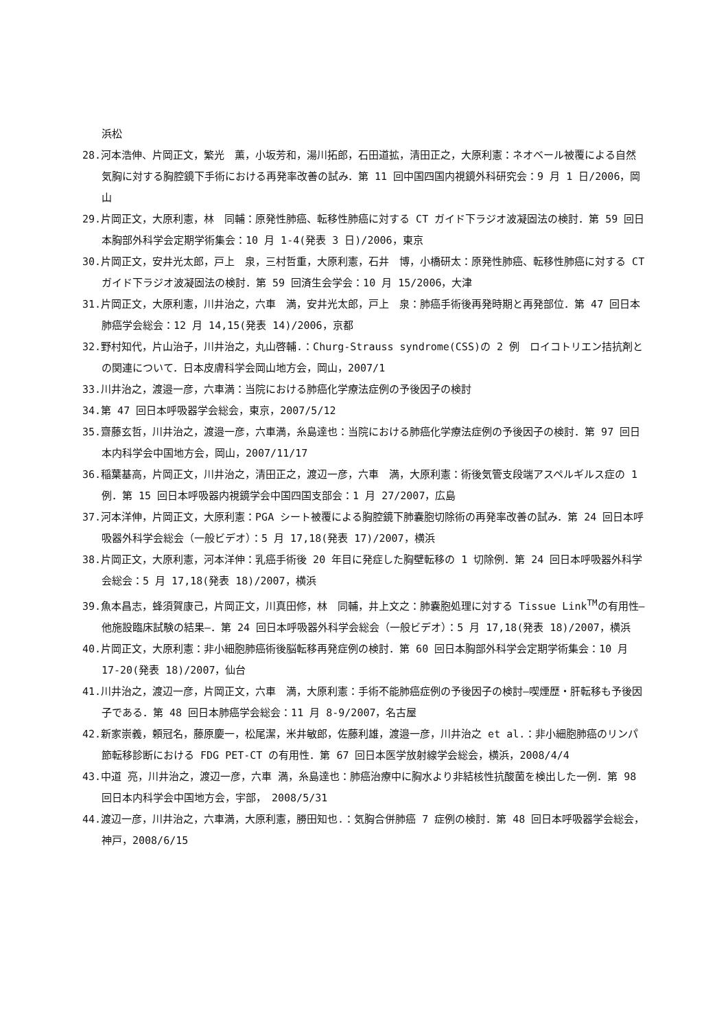浜松
28.河本浩伸、片岡正文，繁光　薫，小坂芳和，湯川拓郎，石田道拡，清田正之，大原利憲：ネオベール被覆による自然気胸に対する胸腔鏡下手術における再発率改善の試み．第 11 回中国四国内視鏡外科研究会：9 月 1 日/2006，岡山
29.片岡正文，大原利憲，林　同輔：原発性肺癌、転移性肺癌に対する CT ガイド下ラジオ波凝固法の検討．第 59 回日本胸部外科学会定期学術集会：10 月 1-4(発表 3 日)/2006，東京
30.片岡正文，安井光太郎，戸上　泉，三村哲重，大原利憲，石井　博，小橋研太：原発性肺癌、転移性肺癌に対する CT ガイド下ラジオ波凝固法の検討．第 59 回済生会学会：10 月 15/2006，大津
31.片岡正文，大原利憲，川井治之，六車　満，安井光太郎，戸上　泉：肺癌手術後再発時期と再発部位．第 47 回日本肺癌学会総会：12 月 14,15(発表 14)/2006，京都
32.野村知代，片山治子，川井治之，丸山啓輔.：Churg-Strauss syndrome(CSS)の 2 例　ロイコトリエン拮抗剤との関連について．日本皮膚科学会岡山地方会，岡山，2007/1
33.川井治之，渡邉一彦，六車満：当院における肺癌化学療法症例の予後因子の検討
34.第 47 回日本呼吸器学会総会，東京，2007/5/12
35.齋藤玄哲，川井治之，渡邉一彦，六車満，糸島達也：当院における肺癌化学療法症例の予後因子の検討．第 97 回日本内科学会中国地方会，岡山，2007/11/17
36.稲葉基高，片岡正文，川井治之，清田正之，渡辺一彦，六車　満，大原利憲：術後気管支段端アスペルギルス症の 1 例．第 15 回日本呼吸器内視鏡学会中国四国支部会：1 月 27/2007，広島
37.河本洋伸，片岡正文，大原利憲：PGA シート被覆による胸腔鏡下肺嚢胞切除術の再発率改善の試み．第 24 回日本呼吸器外科学会総会（一般ビデオ）：5 月 17,18(発表 17)/2007，横浜
38.片岡正文，大原利憲，河本洋伸：乳癌手術後 20 年目に発症した胸壁転移の 1 切除例．第 24 回日本呼吸器外科学会総会：5 月 17,18(発表 18)/2007，横浜
39.魚本昌志，蜂須賀康己，片岡正文，川真田修，林　同輔，井上文之：肺嚢胞処理に対する Tissue Link<sup>TM</sup>の有用性―他施設臨床試験の結果―．第 24 回日本呼吸器外科学会総会（一般ビデオ）：5 月 17,18(発表 18)/2007，横浜
40.片岡正文，大原利憲：非小細胞肺癌術後脳転移再発症例の検討．第 60 回日本胸部外科学会定期学術集会：10 月 17-20(発表 18)/2007，仙台
41.川井治之，渡辺一彦，片岡正文，六車　満，大原利憲：手術不能肺癌症例の予後因子の検討―喫煙歴・肝転移も予後因子である．第 48 回日本肺癌学会総会：11 月 8-9/2007，名古屋
42.新家崇義，頼冠名，藤原慶一，松尾潔，米井敏郎，佐藤利雄，渡邉一彦，川井治之 et al.：非小細胞肺癌のリンパ節転移診断における FDG PET-CT の有用性．第 67 回日本医学放射線学会総会，横浜，2008/4/4
43.中道 亮，川井治之，渡辺一彦，六車 満，糸島達也：肺癌治療中に胸水より非結核性抗酸菌を検出した一例．第 98 回日本内科学会中国地方会，宇部，　2008/5/31
44.渡辺一彦，川井治之，六車満，大原利憲，勝田知也.：気胸合併肺癌 7 症例の検討．第 48 回日本呼吸器学会総会，神戸，2008/6/15